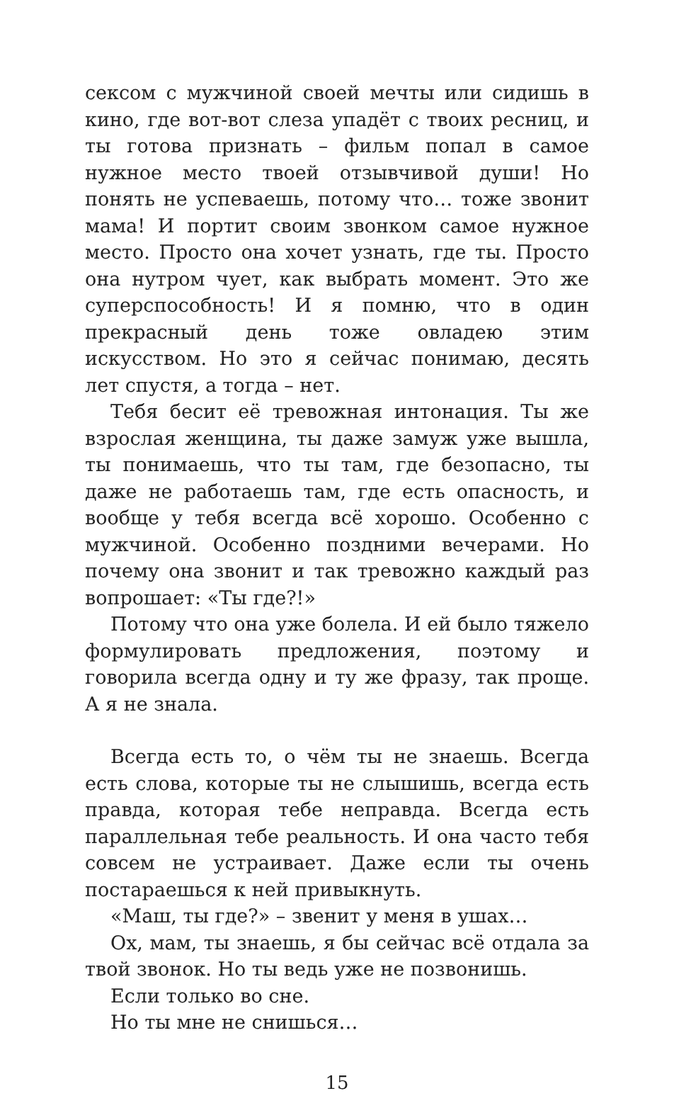сексом с мужчиной своей мечты или сидишь в кино, где вот-вот слеза упадёт с твоих ресниц, и ты готова признать – фильм попал в самое нужное место твоей отзывчивой души! Но понять не успеваешь, потому что… тоже звонит мама! И портит своим звонком самое нужное место. Просто она хочет узнать, где ты. Просто она нутром чует, как выбрать момент. Это же суперспособность! И я помню, что в один прекрасный день тоже овладею этим искусством. Но это я сейчас понимаю, десять лет спустя, а тогда – нет.
Тебя бесит её тревожная интонация. Ты же взрослая женщина, ты даже замуж уже вышла, ты понимаешь, что ты там, где безопасно, ты даже не работаешь там, где есть опасность, и вообще у тебя всегда всё хорошо. Особенно с мужчиной. Особенно поздними вечерами. Но почему она звонит и так тревожно каждый раз вопрошает: «Ты где?!»
Потому что она уже болела. И ей было тяжело формулировать предложения, поэтому и говорила всегда одну и ту же фразу, так проще. А я не знала.
Всегда есть то, о чём ты не знаешь. Всегда есть слова, которые ты не слышишь, всегда есть правда, которая тебе неправда. Всегда есть параллельная тебе реальность. И она часто тебя совсем не устраивает. Даже если ты очень постараешься к ней привыкнуть.
«Маш, ты где?» – звенит у меня в ушах…
Ох, мам, ты знаешь, я бы сейчас всё отдала за твой звонок. Но ты ведь уже не позвонишь.
Если только во сне.
Но ты мне не снишься…
15